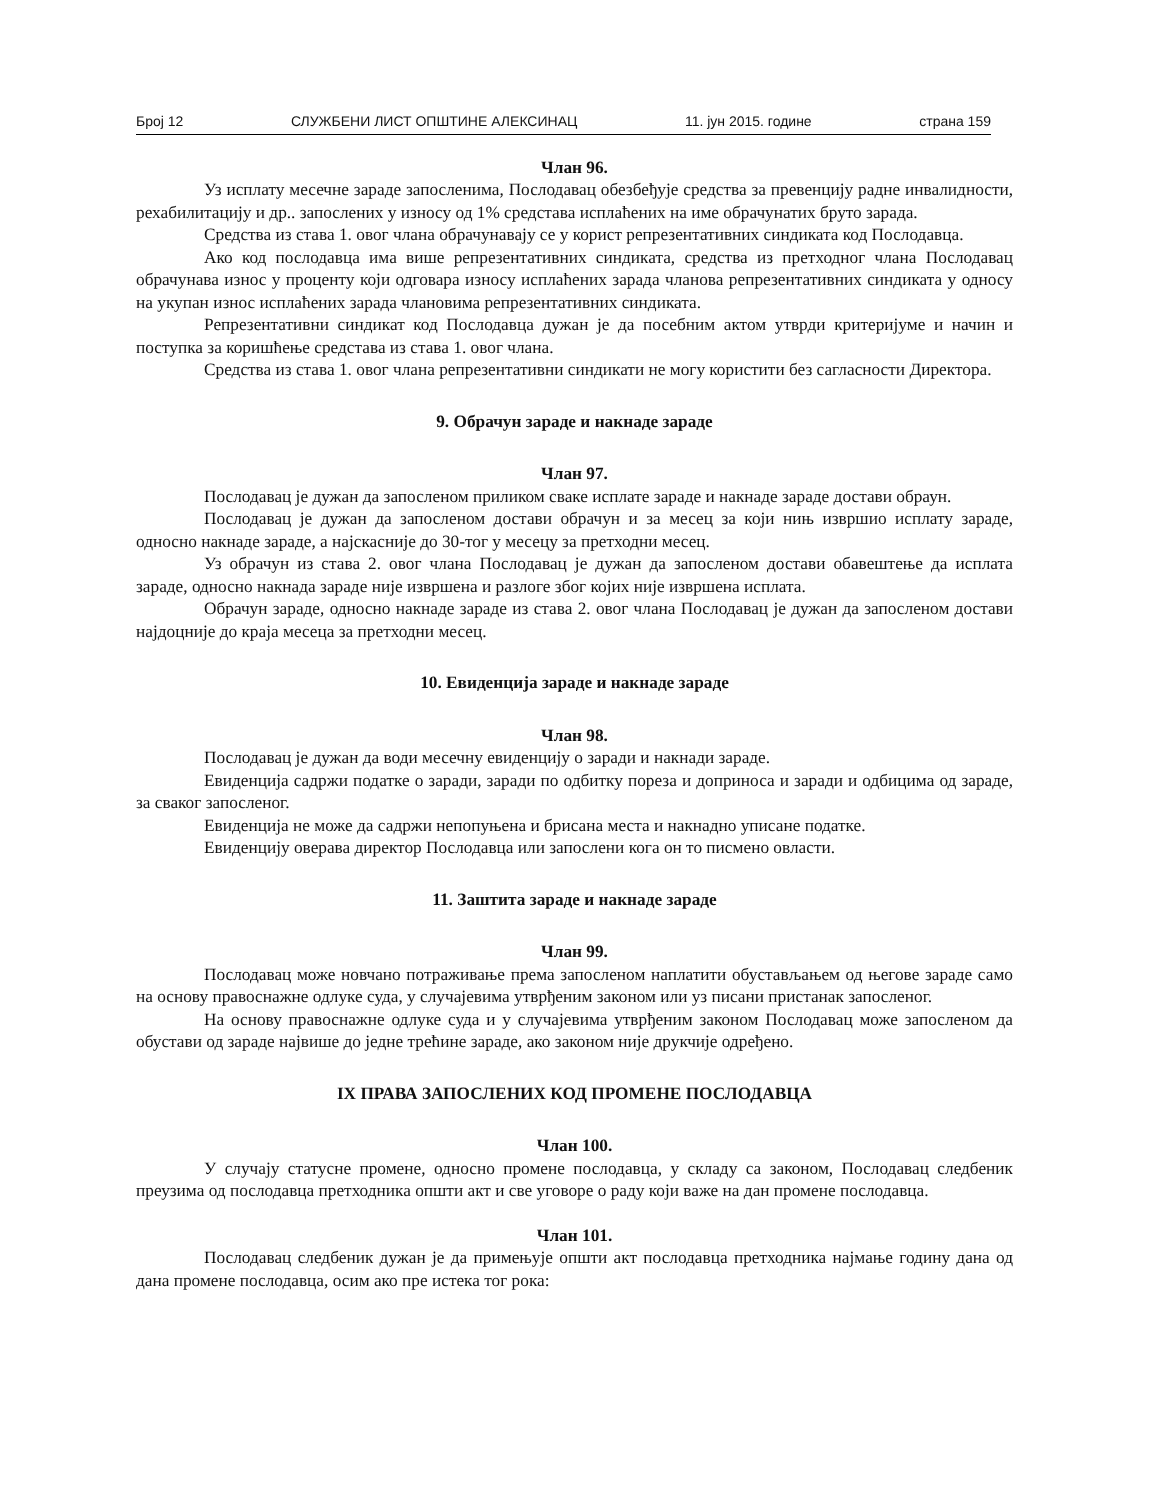Број 12 СЛУЖБЕНИ ЛИСТ ОПШТИНЕ АЛЕКСИНАЦ 11. јун 2015. године страна 159
Члан 96.
Уз исплату месечне зараде запосленима, Послодавац обезбеђује средства за превенцију радне инвалидности, рехабилитацију и др.. запослених у износу од 1% средстава исплаћених на име обрачунатих бруто зарада.
Средства из става 1. овог члана обрачунавају се у корист репрезентативних синдиката код Послодавца.
Ако код послодавца има више репрезентативних синдиката, средства из претходног члана Послодавац обрачунава износ у проценту који одговара износу исплаћених зарада чланова репрезентативних синдиката у односу на укупан износ исплаћених зарада члановима репрезентативних синдиката.
Репрезентативни синдикат код Послодавца дужан је да посебним актом утврди критеријуме и начин и поступка за коришћење средстава из става 1. овог члана.
Средства из става 1. овог члана репрезентативни синдикати не могу користити без сагласности Директора.
9. Обрачун зараде и накнаде зараде
Члан 97.
Послодавац је дужан да запосленом приликом сваке исплате зараде и накнаде зараде достави обраун.
Послодавац је дужан да запосленом достави обрачун и за месец за који нињ извршио исплату зараде, односно накнаде зараде, а најскасније до 30-тог у месецу за претходни месец.
Уз обрачун из става 2. овог члана Послодавац је дужан да запосленом достави обавештење да исплата зараде, односно накнада зараде није извршена и разлоге због којих није извршена исплата.
Обрачун зараде, односно накнаде зараде из става 2. овог члана Послодавац је дужан да запосленом достави најдоцније до краја месеца за претходни месец.
10. Евиденција зараде и накнаде зараде
Члан 98.
Послодавац је дужан да води месечну евиденцију о заради и накнади зараде.
Евиденција садржи податке о заради, заради по одбитку пореза и доприноса и заради и одбицима од зараде, за сваког запосленог.
Евиденција не може да садржи непопуњена и брисана места и накнадно уписане податке.
Евиденцију оверава директор Послодавца или запослени кога он то писмено овласти.
11. Заштита зараде и накнаде зараде
Члан 99.
Послодавац може новчано потраживање према запосленом наплатити обустављањем од његове зараде само на основу правоснажне одлуке суда, у случајевима утврђеним законом или уз писани пристанак запосленог.
На основу правоснажне одлуке суда и у случајевима утврђеним законом Послодавац може запосленом да обустави од зараде највише до једне трећине зараде, ако законом није друкчије одређено.
IX ПРАВА ЗАПОСЛЕНИХ КОД ПРОМЕНЕ ПОСЛОДАВЦА
Члан 100.
У случају статусне промене, односно промене послодавца, у складу са законом, Послодавац следбеник преузима од послодавца претходника општи акт и све уговоре о раду који важе на дан промене послодавца.
Члан 101.
Послодавац следбеник дужан је да примењује општи акт послодавца претходника најмање годину дана од дана промене послодавца, осим ако пре истека тог рока: